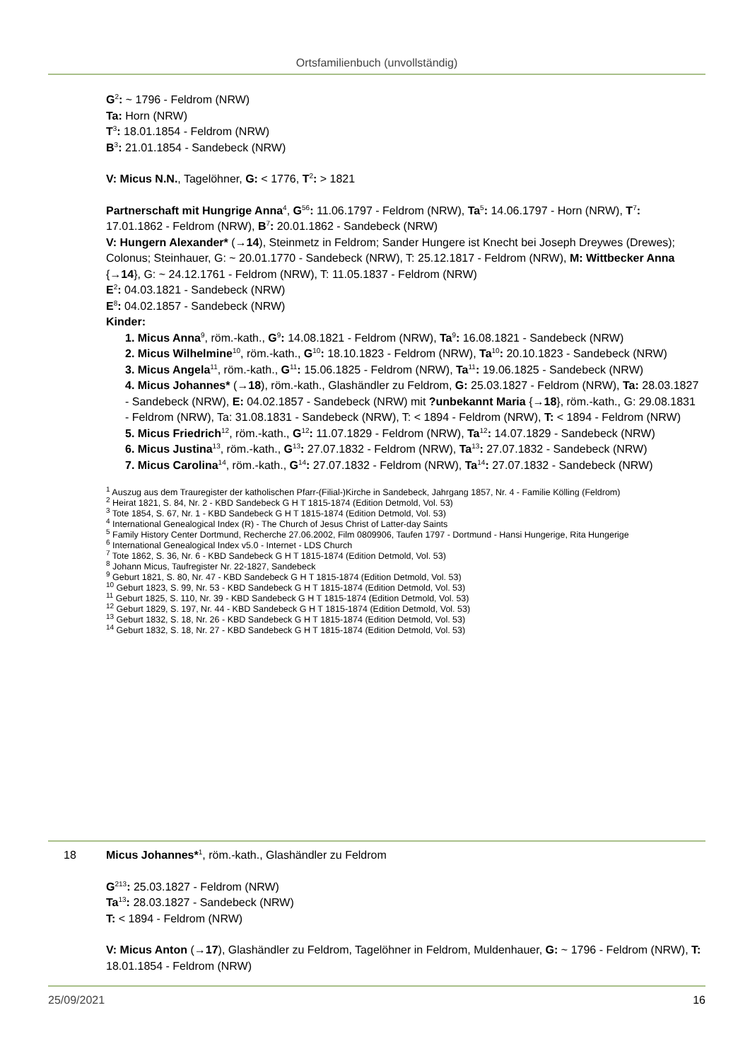Ortsfamilienbuch (unvollständig)
G<sup>2</sup>: ~ 1796 - Feldrom (NRW)
Ta: Horn (NRW)
T<sup>3</sup>: 18.01.1854 - Feldrom (NRW)
B<sup>3</sup>: 21.01.1854 - Sandebeck (NRW)
V: Micus N.N., Tagelöhner, G: < 1776, T<sup>2</sup>: > 1821
Partnerschaft mit Hungrige Anna<sup>4</sup>, G<sup>56</sup>: 11.06.1797 - Feldrom (NRW), Ta<sup>5</sup>: 14.06.1797 - Horn (NRW), T<sup>7</sup>: 17.01.1862 - Feldrom (NRW), B<sup>7</sup>: 20.01.1862 - Sandebeck (NRW)
V: Hungern Alexander* (→14), Steinmetz in Feldrom; Sander Hungere ist Knecht bei Joseph Dreywes (Drewes); Colonus; Steinhauer, G: ~ 20.01.1770 - Sandebeck (NRW), T: 25.12.1817 - Feldrom (NRW), M: Wittbecker Anna {→14}, G: ~ 24.12.1761 - Feldrom (NRW), T: 11.05.1837 - Feldrom (NRW)
E<sup>2</sup>: 04.03.1821 - Sandebeck (NRW)
E<sup>8</sup>: 04.02.1857 - Sandebeck (NRW)
Kinder:
1. Micus Anna<sup>9</sup>, röm.-kath., G<sup>9</sup>: 14.08.1821 - Feldrom (NRW), Ta<sup>9</sup>: 16.08.1821 - Sandebeck (NRW)
2. Micus Wilhelmine<sup>10</sup>, röm.-kath., G<sup>10</sup>: 18.10.1823 - Feldrom (NRW), Ta<sup>10</sup>: 20.10.1823 - Sandebeck (NRW)
3. Micus Angela<sup>11</sup>, röm.-kath., G<sup>11</sup>: 15.06.1825 - Feldrom (NRW), Ta<sup>11</sup>: 19.06.1825 - Sandebeck (NRW)
4. Micus Johannes* (→18), röm.-kath., Glashändler zu Feldrom, G: 25.03.1827 - Feldrom (NRW), Ta: 28.03.1827 - Sandebeck (NRW), E: 04.02.1857 - Sandebeck (NRW) mit ?unbekannt Maria {→18}, röm.-kath., G: 29.08.1831 - Feldrom (NRW), Ta: 31.08.1831 - Sandebeck (NRW), T: < 1894 - Feldrom (NRW), T: < 1894 - Feldrom (NRW)
5. Micus Friedrich<sup>12</sup>, röm.-kath., G<sup>12</sup>: 11.07.1829 - Feldrom (NRW), Ta<sup>12</sup>: 14.07.1829 - Sandebeck (NRW)
6. Micus Justina<sup>13</sup>, röm.-kath., G<sup>13</sup>: 27.07.1832 - Feldrom (NRW), Ta<sup>13</sup>: 27.07.1832 - Sandebeck (NRW)
7. Micus Carolina<sup>14</sup>, röm.-kath., G<sup>14</sup>: 27.07.1832 - Feldrom (NRW), Ta<sup>14</sup>: 27.07.1832 - Sandebeck (NRW)
<sup>1</sup> Auszug aus dem Trauregister der katholischen Pfarr-(Filial-)Kirche in Sandebeck, Jahrgang 1857, Nr. 4 - Familie Kölling (Feldrom)
<sup>2</sup> Heirat 1821, S. 84, Nr. 2 - KBD Sandebeck G H T 1815-1874 (Edition Detmold, Vol. 53)
<sup>3</sup> Tote 1854, S. 67, Nr. 1 - KBD Sandebeck G H T 1815-1874 (Edition Detmold, Vol. 53)
<sup>4</sup> International Genealogical Index (R) - The Church of Jesus Christ of Latter-day Saints
<sup>5</sup> Family History Center Dortmund, Recherche 27.06.2002, Film 0809906, Taufen 1797 - Dortmund - Hansi Hungerige, Rita Hungerige
<sup>6</sup> International Genealogical Index v5.0 - Internet - LDS Church
<sup>7</sup> Tote 1862, S. 36, Nr. 6 - KBD Sandebeck G H T 1815-1874 (Edition Detmold, Vol. 53)
<sup>8</sup> Johann Micus, Taufregister Nr. 22-1827, Sandebeck
<sup>9</sup> Geburt 1821, S. 80, Nr. 47 - KBD Sandebeck G H T 1815-1874 (Edition Detmold, Vol. 53)
<sup>10</sup> Geburt 1823, S. 99, Nr. 53 - KBD Sandebeck G H T 1815-1874 (Edition Detmold, Vol. 53)
<sup>11</sup> Geburt 1825, S. 110, Nr. 39 - KBD Sandebeck G H T 1815-1874 (Edition Detmold, Vol. 53)
<sup>12</sup> Geburt 1829, S. 197, Nr. 44 - KBD Sandebeck G H T 1815-1874 (Edition Detmold, Vol. 53)
<sup>13</sup> Geburt 1832, S. 18, Nr. 26 - KBD Sandebeck G H T 1815-1874 (Edition Detmold, Vol. 53)
<sup>14</sup> Geburt 1832, S. 18, Nr. 27 - KBD Sandebeck G H T 1815-1874 (Edition Detmold, Vol. 53)
18
Micus Johannes*<sup>1</sup>, röm.-kath., Glashändler zu Feldrom
G<sup>213</sup>: 25.03.1827 - Feldrom (NRW)
Ta<sup>13</sup>: 28.03.1827 - Sandebeck (NRW)
T: < 1894 - Feldrom (NRW)
V: Micus Anton (→17), Glashändler zu Feldrom, Tagelöhner in Feldrom, Muldenhauer, G: ~ 1796 - Feldrom (NRW), T: 18.01.1854 - Feldrom (NRW)
25/09/2021 16